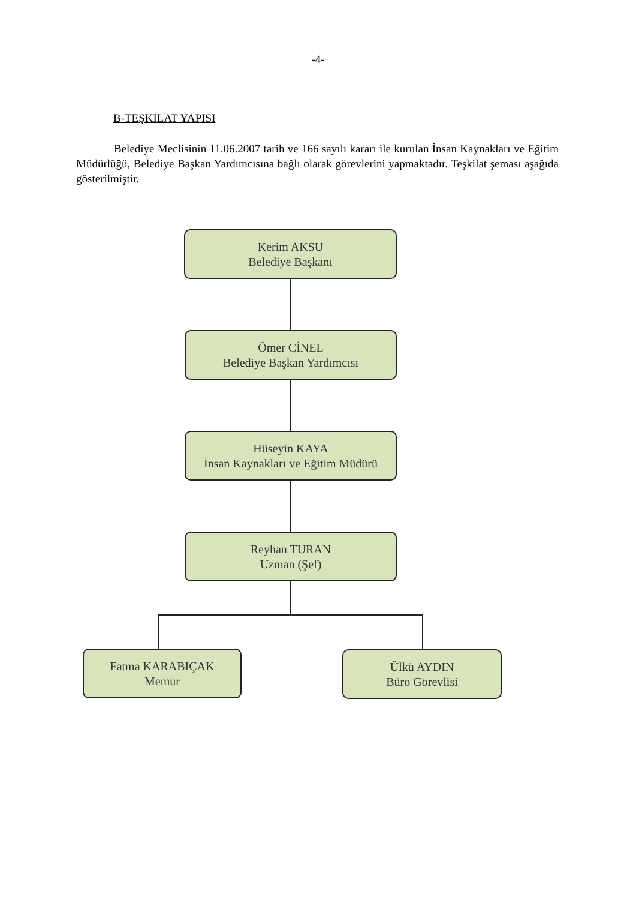-4-
B-TEŞKİLAT YAPISI
Belediye Meclisinin 11.06.2007 tarih ve 166 sayılı kararı ile kurulan İnsan Kaynakları ve Eğitim Müdürlüğü, Belediye Başkan Yardımcısına bağlı olarak görevlerini yapmaktadır. Teşkilat şeması aşağıda gösterilmiştir.
Kerim AKSU
Belediye Başkanı
Ömer CİNEL
Belediye Başkan Yardımcısı
Hüseyin KAYA
İnsan Kaynakları ve Eğitim Müdürü
Reyhan TURAN
Uzman (Şef)
Fatma KARABIÇAK
Memur
Ülkü AYDIN
Büro Görevlisi